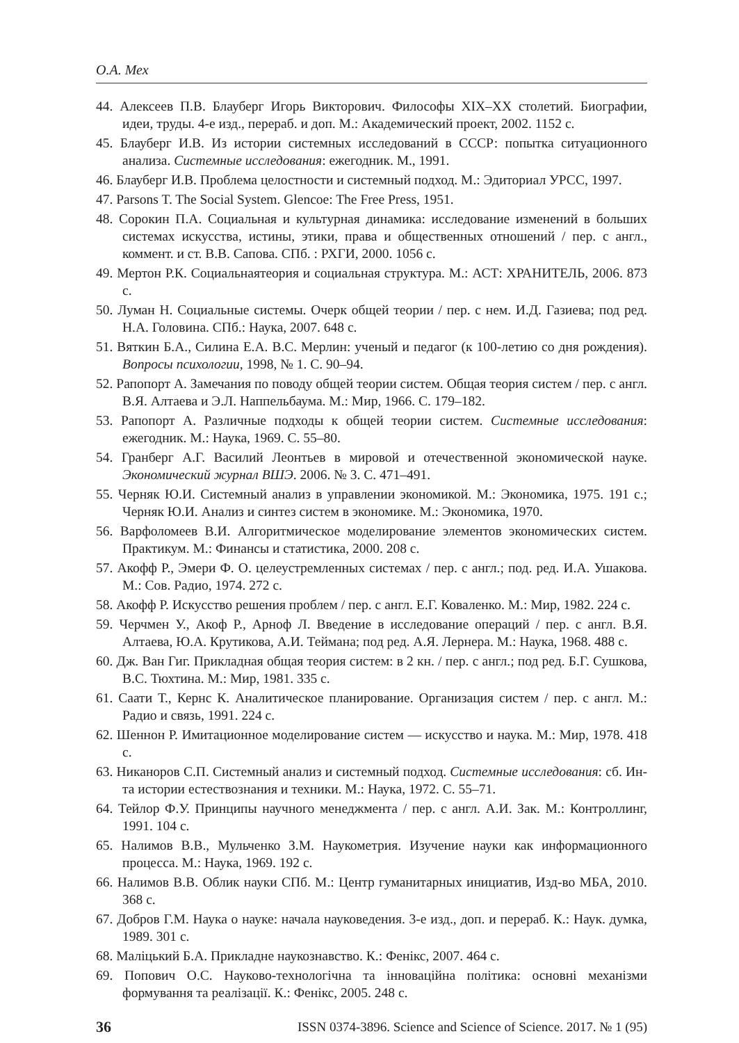О.А. Мех
44. Алексеев П.В. Блауберг Игорь Викторович. Философы XIX–XX столетий. Биографии, идеи, труды. 4-е изд., перераб. и доп. М.: Академический проект, 2002. 1152 с.
45. Блауберг И.В. Из истории системных исследований в СССР: попытка ситуационного анализа. Системные исследования: ежегодник. М., 1991.
46. Блауберг И.В. Проблема целостности и системный подход. М.: Эдиториал УРСС, 1997.
47. Parsons T. The Social System. Glencoe: The Free Press, 1951.
48. Сорокин П.А. Социальная и культурная динамика: исследование изменений в больших системах искусства, истины, этики, права и общественных отношений / пер. с англ., коммент. и ст. В.В. Сапова. СПб. : РХГИ, 2000. 1056 с.
49. Мертон Р.К. Социальнаятеория и социальная структура. М.: АСТ: ХРАНИТЕЛЬ, 2006. 873 с.
50. Луман Н. Социальные системы. Очерк общей теории / пер. с нем. И.Д. Газиева; под ред. Н.А. Головина. СПб.: Наука, 2007. 648 с.
51. Вяткин Б.А., Силина Е.А. В.С. Мерлин: ученый и педагог (к 100-летию со дня рождения). Вопросы психологии, 1998, № 1. С. 90–94.
52. Рапопорт А. Замечания по поводу общей теории систем. Общая теория систем / пер. с англ. В.Я. Алтаева и Э.Л. Наппельбаума. М.: Мир, 1966. С. 179–182.
53. Рапопорт А. Различные подходы к общей теории систем. Системные исследования: ежегодник. М.: Наука, 1969. С. 55–80.
54. Гранберг А.Г. Василий Леонтьев в мировой и отечественной экономической науке. Экономический журнал ВШЭ. 2006. № 3. С. 471–491.
55. Черняк Ю.И. Системный анализ в управлении экономикой. М.: Экономика, 1975. 191 с.; Черняк Ю.И. Анализ и синтез систем в экономике. М.: Экономика, 1970.
56. Варфоломеев В.И. Алгоритмическое моделирование элементов экономических систем. Практикум. М.: Финансы и статистика, 2000. 208 с.
57. Акофф Р., Эмери Ф. О. целеустремленных системах / пер. с англ.; под. ред. И.А. Ушакова. М.: Сов. Радио, 1974. 272 с.
58. Акофф Р. Искусство решения проблем / пер. с англ. Е.Г. Коваленко. М.: Мир, 1982. 224 с.
59. Черчмен У., Акоф Р., Арноф Л. Введение в исследование операций / пер. с англ. В.Я. Алтаева, Ю.А. Крутикова, А.И. Теймана; под ред. А.Я. Лернера. М.: Наука, 1968. 488 с.
60. Дж. Ван Гиг. Прикладная общая теория систем: в 2 кн. / пер. с англ.; под ред. Б.Г. Сушкова, В.С. Тюхтина. М.: Мир, 1981. 335 с.
61. Саати Т., Кернс К. Аналитическое планирование. Организация систем / пер. с англ. М.: Радио и связь, 1991. 224 с.
62. Шеннон Р. Имитационное моделирование систем — искусство и наука. М.: Мир, 1978. 418 с.
63. Никаноров С.П. Системный анализ и системный подход. Системные исследования: сб. Ин-та истории естествознания и техники. М.: Наука, 1972. С. 55–71.
64. Тейлор Ф.У. Принципы научного менеджмента / пер. с англ. А.И. Зак. М.: Контроллинг, 1991. 104 с.
65. Налимов В.В., Мульченко З.М. Наукометрия. Изучение науки как информационного процесса. М.: Наука, 1969. 192 с.
66. Налимов В.В. Облик науки СПб. М.: Центр гуманитарных инициатив, Изд-во МБА, 2010. 368 с.
67. Добров Г.М. Наука о науке: начала науковедения. 3-е изд., доп. и перераб. К.: Наук. думка, 1989. 301 с.
68. Маліцький Б.А. Прикладне наукознавство. К.: Фенікс, 2007. 464 с.
69. Попович О.С. Науково-технологічна та інноваційна політика: основні механізми формування та реалізації. К.: Фенікс, 2005. 248 с.
36 ISSN 0374-3896. Science and Science of Science. 2017. № 1 (95)